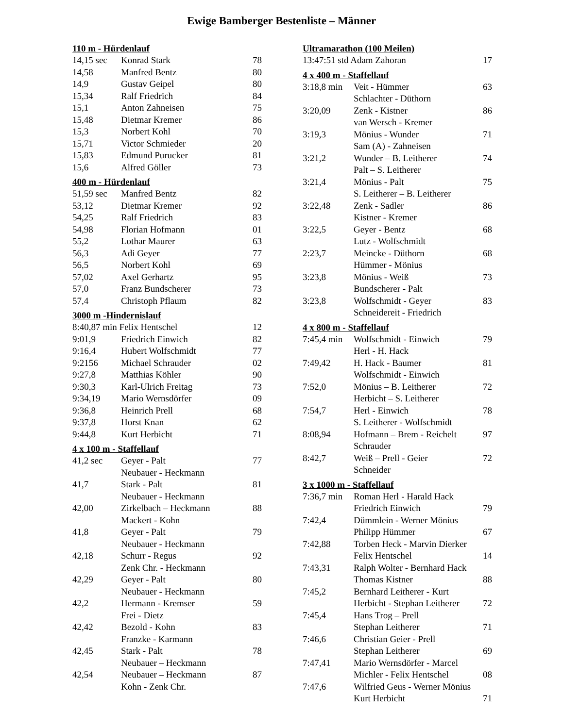Ewige Bamberger Bestenliste – Männer
110 m - Hürdenlauf
| 14,15 sec | Konrad Stark | 78 |
| 14,58 | Manfred Bentz | 80 |
| 14,9 | Gustav Geipel | 80 |
| 15,34 | Ralf Friedrich | 84 |
| 15,1 | Anton Zahneisen | 75 |
| 15,48 | Dietmar Kremer | 86 |
| 15,3 | Norbert Kohl | 70 |
| 15,71 | Victor Schmieder | 20 |
| 15,83 | Edmund Purucker | 81 |
| 15,6 | Alfred Göller | 73 |
400 m - Hürdenlauf
| 51,59 sec | Manfred Bentz | 82 |
| 53,12 | Dietmar Kremer | 92 |
| 54,25 | Ralf Friedrich | 83 |
| 54,98 | Florian Hofmann | 01 |
| 55,2 | Lothar Maurer | 63 |
| 56,3 | Adi Geyer | 77 |
| 56,5 | Norbert Kohl | 69 |
| 57,02 | Axel Gerhartz | 95 |
| 57,0 | Franz Bundscherer | 73 |
| 57,4 | Christoph Pflaum | 82 |
3000 m -Hindernislauf
| 8:40,87 min Felix Hentschel | | 12 |
| 9:01,9 | Friedrich Einwich | 82 |
| 9:16,4 | Hubert Wolfschmidt | 77 |
| 9:2156 | Michael Schrauder | 02 |
| 9:27,8 | Matthias Köhler | 90 |
| 9:30,3 | Karl-Ulrich Freitag | 73 |
| 9:34,19 | Mario Wernsdörfer | 09 |
| 9:36,8 | Heinrich Prell | 68 |
| 9:37,8 | Horst Knan | 62 |
| 9:44,8 | Kurt Herbicht | 71 |
4 x 100 m - Staffellauf
| 41,2 sec | Geyer - Palt | 77 |
| | Neubauer - Heckmann | |
| 41,7 | Stark - Palt | 81 |
| | Neubauer - Heckmann | |
| 42,00 | Zirkelbach – Heckmann | 88 |
| | Mackert - Kohn | |
| 41,8 | Geyer - Palt | 79 |
| | Neubauer - Heckmann | |
| 42,18 | Schurr - Regus | 92 |
| | Zenk Chr. - Heckmann | |
| 42,29 | Geyer - Palt | 80 |
| | Neubauer - Heckmann | |
| 42,2 | Hermann - Kremser | 59 |
| | Frei - Dietz | |
| 42,42 | Bezold - Kohn | 83 |
| | Franzke - Karmann | |
| 42,45 | Stark - Palt | 78 |
| | Neubauer – Heckmann | |
| 42,54 | Neubauer – Heckmann | 87 |
| | Kohn - Zenk Chr. | |
Ultramarathon (100 Meilen)
| 13:47:51 std Adam Zahoran | 17 |
4 x 400 m - Staffellauf
| 3:18,8 min | Veit - Hümmer | 63 |
| | Schlachter - Düthorn | |
| 3:20,09 | Zenk - Kistner | 86 |
| | van Wersch - Kremer | |
| 3:19,3 | Mönius - Wunder | 71 |
| | Sam (A) - Zahneisen | |
| 3:21,2 | Wunder – B. Leitherer | 74 |
| | Palt – S. Leitherer | |
| 3:21,4 | Mönius - Palt | 75 |
| | S. Leitherer – B. Leitherer | |
| 3:22,48 | Zenk - Sadler | 86 |
| | Kistner - Kremer | |
| 3:22,5 | Geyer - Bentz | 68 |
| | Lutz - Wolfschmidt | |
| 2:23,7 | Meincke - Düthorn | 68 |
| | Hümmer - Mönius | |
| 3:23,8 | Mönius - Weiß | 73 |
| | Bundscherer - Palt | |
| 3:23,8 | Wolfschmidt - Geyer | 83 |
| | Schneidereit - Friedrich | |
4 x 800 m - Staffellauf
| 7:45,4 min | Wolfschmidt - Einwich | 79 |
| | Herl - H. Hack | |
| 7:49,42 | H. Hack - Baumer | 81 |
| | Wolfschmidt - Einwich | |
| 7:52,0 | Mönius – B. Leitherer | 72 |
| | Herbicht – S. Leitherer | |
| 7:54,7 | Herl - Einwich | 78 |
| | S. Leitherer - Wolfschmidt | |
| 8:08,94 | Hofmann – Brem - Reichelt | 97 |
| | Schrauder | |
| 8:42,7 | Weiß – Prell - Geier | 72 |
| | Schneider | |
3 x 1000 m - Staffellauf
| 7:36,7 min | Roman Herl - Harald Hack | |
| | Friedrich Einwich | 79 |
| 7:42,4 | Dümmlein - Werner Mönius | |
| | Philipp Hümmer | 67 |
| 7:42,88 | Torben Heck - Marvin Dierker | |
| | Felix Hentschel | 14 |
| 7:43,31 | Ralph Wolter - Bernhard Hack | |
| | Thomas Kistner | 88 |
| 7:45,2 | Bernhard Leitherer - Kurt | |
| | Herbicht - Stephan Leitherer | 72 |
| 7:45,4 | Hans Trog – Prell | |
| | Stephan Leitherer | 71 |
| 7:46,6 | Christian Geier - Prell | |
| | Stephan Leitherer | 69 |
| 7:47,41 | Mario Wernsdörfer - Marcel | |
| | Michler - Felix Hentschel | 08 |
| 7:47,6 | Wilfried Geus - Werner Mönius | |
| | Kurt Herbicht | 71 |